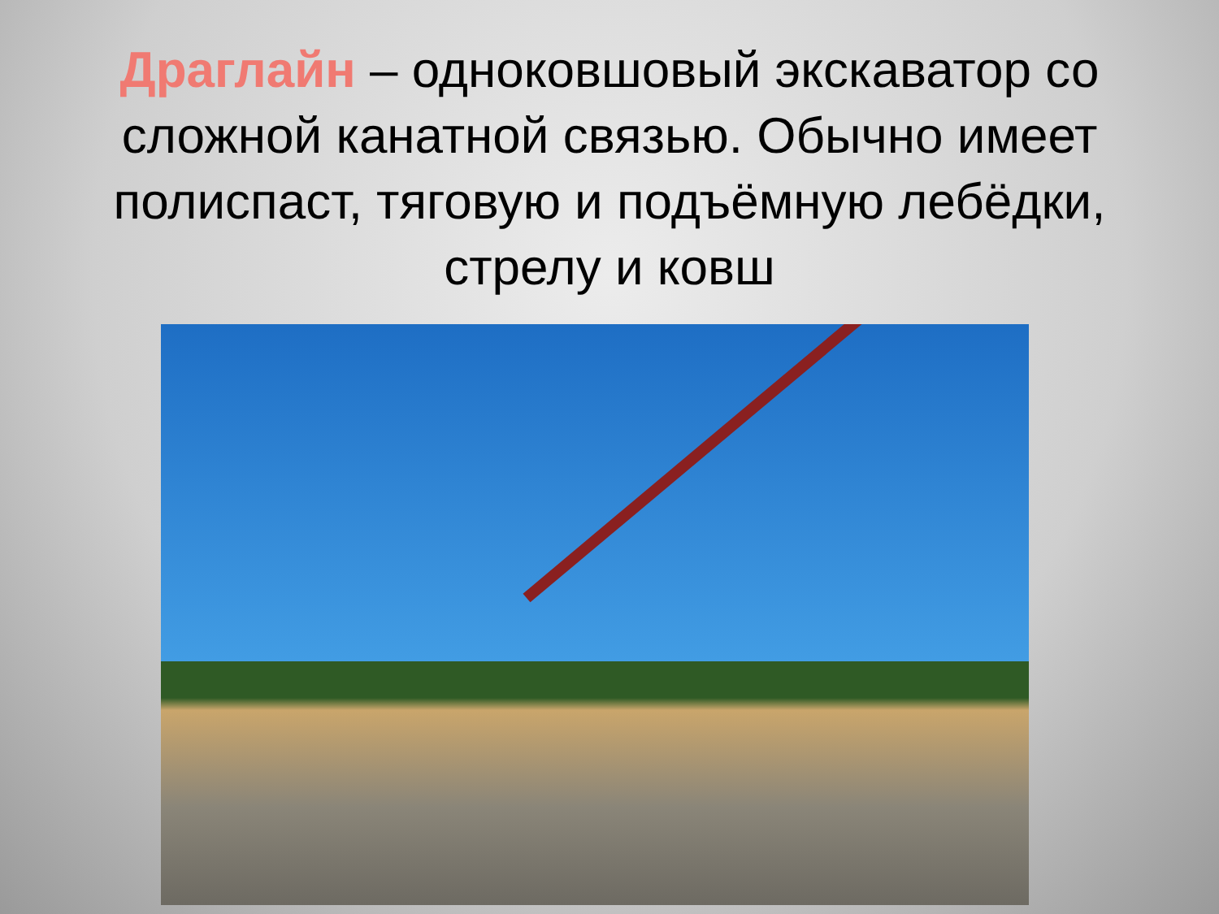Драглайн – одноковшовый экскаватор со сложной канатной связью. Обычно имеет полиспаст, тяговую и подъёмную лебёдки, стрелу и ковш